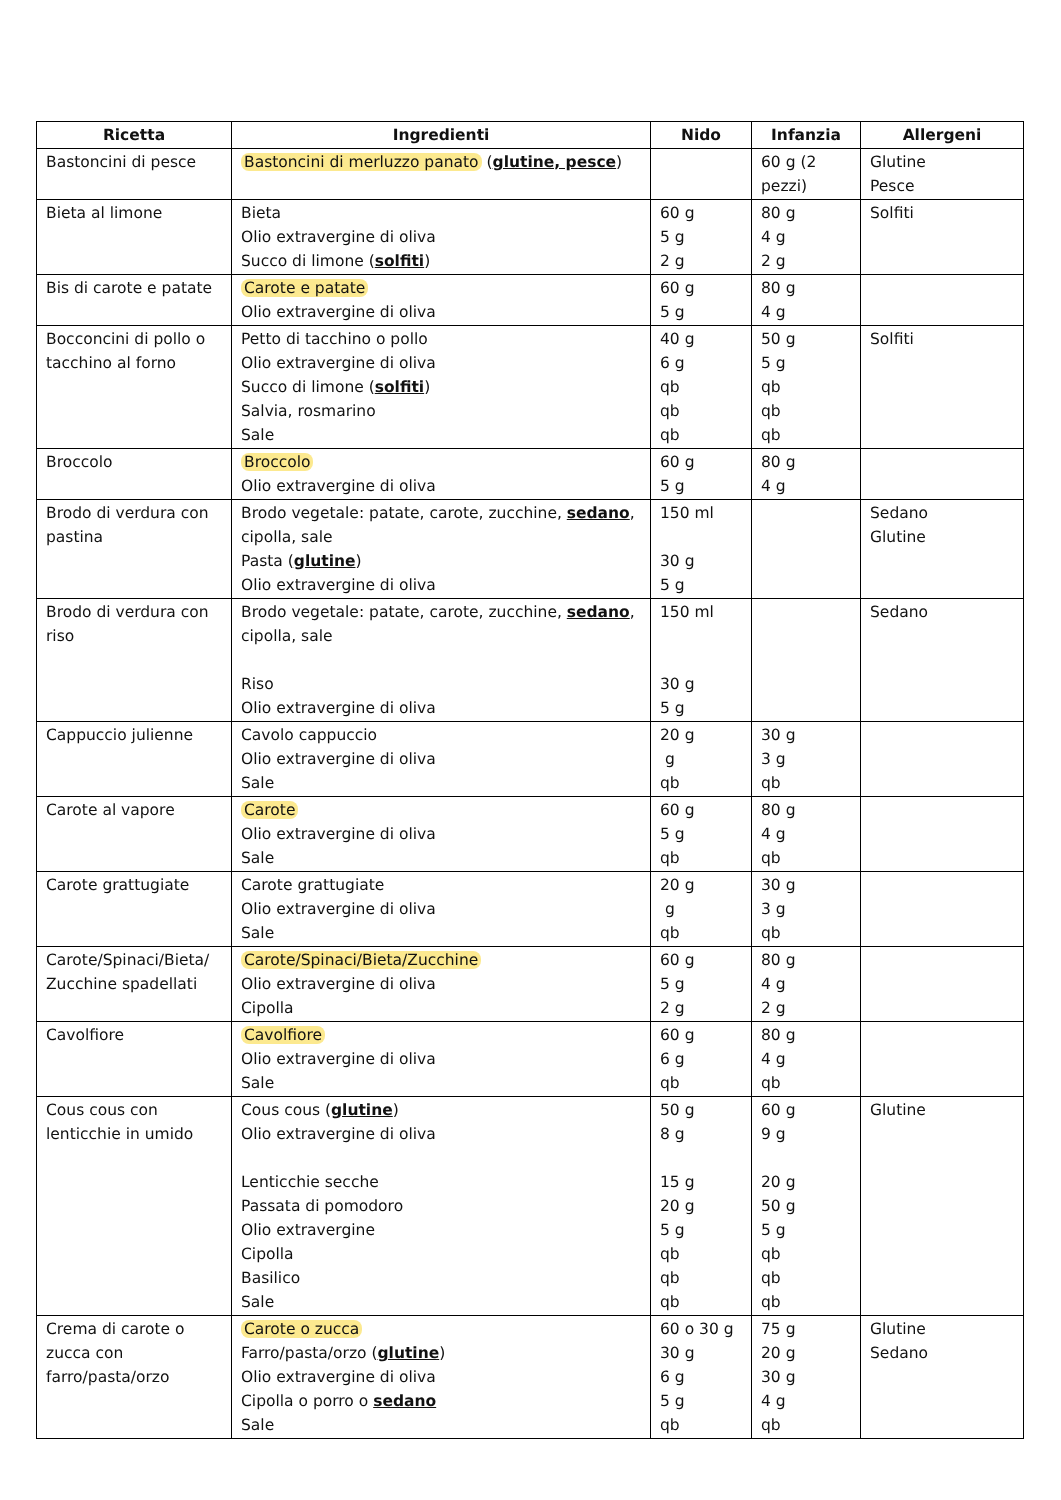| Ricetta | Ingredienti | Nido | Infanzia | Allergeni |
| --- | --- | --- | --- | --- |
| Bastoncini di pesce | Bastoncini di merluzzo panato ( glutine, pesce ) | | 60 g (2 pezzi) | Glutine Pesce |
| Bieta al limone | Bieta Olio extravergine di oliva Succo di limone ( solfiti ) | 60 g 5 g 2 g | 80 g 4 g 2 g | Solfiti |
| Bis di carote e patate | Carote e patate Olio extravergine di oliva | 60 g 5 g | 80 g 4 g | |
| Bocconcini di pollo o tacchino al forno | Petto di tacchino o pollo Olio extravergine di oliva Succo di limone ( solfiti ) Salvia, rosmarino Sale | 40 g 6 g qb qb qb | 50 g 5 g qb qb qb | Solfiti |
| Broccolo | Broccolo Olio extravergine di oliva | 60 g 5 g | 80 g 4 g | |
| Brodo di verdura con pastina | Brodo vegetale: patate, carote, zucchine, sedano , cipolla, sale Pasta ( glutine ) Olio extravergine di oliva | 150 ml 30 g 5 g | | Sedano Glutine |
| Brodo di verdura con riso | Brodo vegetale: patate, carote, zucchine, sedano , cipolla, sale Riso Olio extravergine di oliva | 150 ml 30 g 5 g | | Sedano |
| Cappuccio julienne | Cavolo cappuccio Olio extravergine di oliva Sale | 20 g g qb | 30 g 3 g qb | |
| Carote al vapore | Carote Olio extravergine di oliva Sale | 60 g 5 g qb | 80 g 4 g qb | |
| Carote grattugiate | Carote grattugiate Olio extravergine di oliva Sale | 20 g g qb | 30 g 3 g qb | |
| Carote/Spinaci/Bieta/ Zucchine spadellati | Carote/Spinaci/Bieta/Zucchine Olio extravergine di oliva Cipolla | 60 g 5 g 2 g | 80 g 4 g 2 g | |
| Cavolfiore | Cavolfiore Olio extravergine di oliva Sale | 60 g 6 g qb | 80 g 4 g qb | |
| Cous cous con lenticchie in umido | Cous cous ( glutine ) Olio extravergine di oliva Lenticchie secche Passata di pomodoro Olio extravergine Cipolla Basilico Sale | 50 g 8 g 15 g 20 g 5 g qb qb qb | 60 g 9 g 20 g 50 g 5 g qb qb qb | Glutine |
| Crema di carote o zucca con farro/pasta/orzo | Carote o zucca Farro/pasta/orzo ( glutine ) Olio extravergine di oliva Cipolla o porro o sedano Sale | 60 o 30 g 30 g 6 g 5 g qb | 75 g 20 g 30 g 4 g qb | Glutine Sedano |